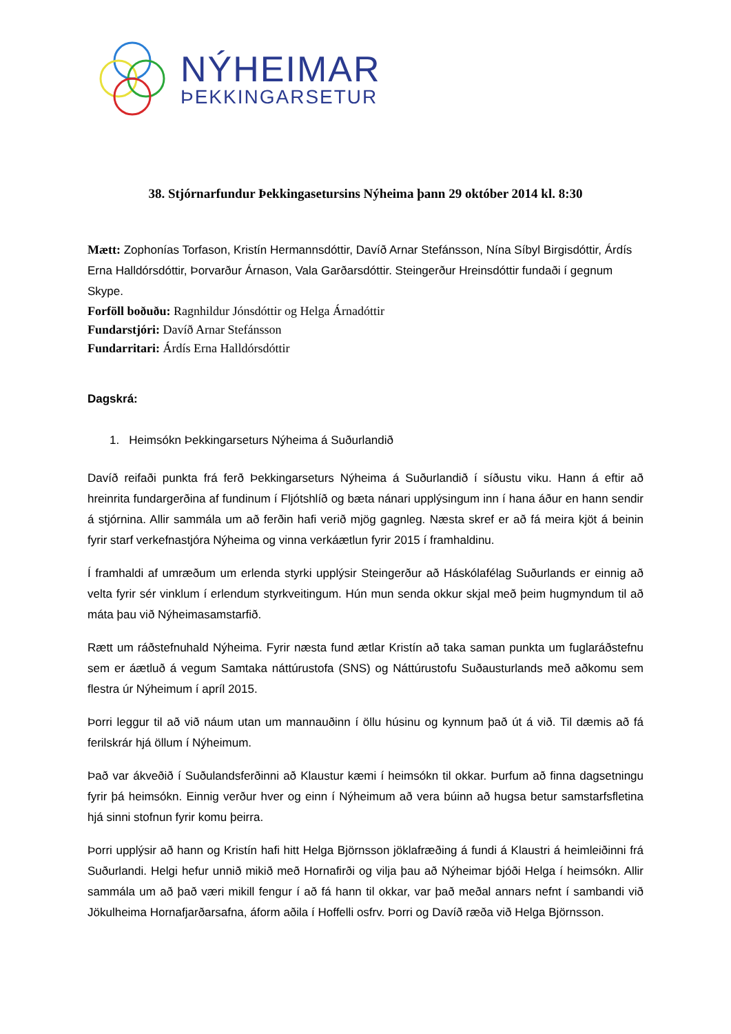NÝHEIMAR
ÞEKKINGARSETUR
38. Stjórnarfundur Þekkingasetursins Nýheima þann 29 október 2014 kl. 8:30
Mætt: Zophonías Torfason, Kristín Hermannsdóttir, Davíð Arnar Stefánsson, Nína Síbyl Birgisdóttir, Árdís Erna Halldórsdóttir, Þorvarður Árnason, Vala Garðarsdóttir. Steingerður Hreinsdóttir fundaði í gegnum Skype.
Forföll boðuðu: Ragnhildur Jónsdóttir og Helga Árnadóttir
Fundarstjóri: Davíð Arnar Stefánsson
Fundarritari: Árdís Erna Halldórsdóttir
Dagskrá:
1. Heimsókn Þekkingarseturs Nýheima á Suðurlandið
Davíð reifaði punkta frá ferð Þekkingarseturs Nýheima á Suðurlandið í síðustu viku. Hann á eftir að hreinrita fundargerðina af fundinum í Fljótshlíð og bæta nánari upplýsingum inn í hana áður en hann sendir á stjórnina. Allir sammála um að ferðin hafi verið mjög gagnleg. Næsta skref er að fá meira kjöt á beinin fyrir starf verkefnastjóra Nýheima og vinna verkáætlun fyrir 2015 í framhaldinu.
Í framhaldi af umræðum um erlenda styrki upplýsir Steingerður að Háskólafélag Suðurlands er einnig að velta fyrir sér vinklum í erlendum styrkveitingum. Hún mun senda okkur skjal með þeim hugmyndum til að máta þau við Nýheimasamstarfið.
Rætt um ráðstefnuhald Nýheima. Fyrir næsta fund ætlar Kristín að taka saman punkta um fuglaráðstefnu sem er áætluð á vegum Samtaka náttúrustofa (SNS) og Náttúrustofu Suðausturlands með aðkomu sem flestra úr Nýheimum í apríl 2015.
Þorri leggur til að við náum utan um mannauðinn í öllu húsinu og kynnum það út á við. Til dæmis að fá ferilskrár hjá öllum í Nýheimum.
Það var ákveðið í Suðulandsferðinni að Klaustur kæmi í heimsókn til okkar. Þurfum að finna dagsetningu fyrir þá heimsókn. Einnig verður hver og einn í Nýheimum að vera búinn að hugsa betur samstarfsfletina hjá sinni stofnun fyrir komu þeirra.
Þorri upplýsir að hann og Kristín hafi hitt Helga Björnsson jöklafræðing á fundi á Klaustri á heimleiðinni frá Suðurlandi. Helgi hefur unnið mikið með Hornafirði og vilja þau að Nýheimar bjóði Helga í heimsókn. Allir sammála um að það væri mikill fengur í að fá hann til okkar, var það meðal annars nefnt í sambandi við Jökulheima Hornafjarðarsafna, áform aðila í Hoffelli osfrv. Þorri og Davíð ræða við Helga Björnsson.